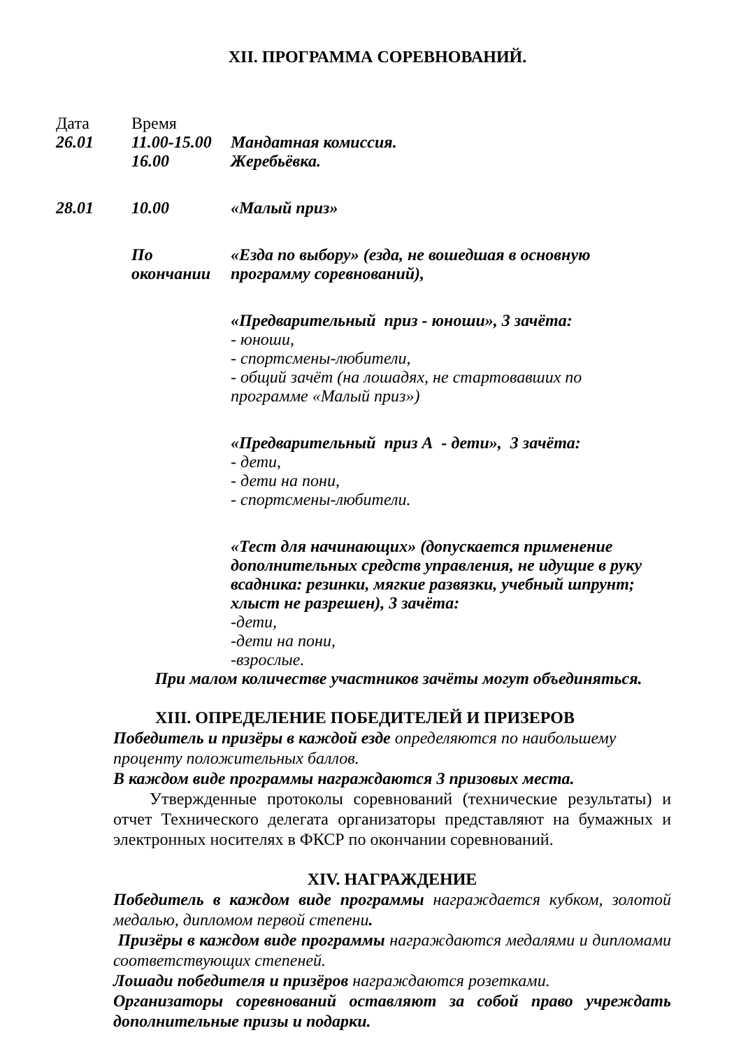XII. ПРОГРАММА СОРЕВНОВАНИЙ.
| Дата | Время | |
| 26.01 | 11.00-15.00 | Мандатная комиссия. |
| | 16.00 | Жеребьёвка. |
| 28.01 | 10.00 | «Малый приз» |
| | По окончании | «Езда по выбору» (езда, не вошедшая в основную программу соревнований), |
| | | «Предварительный приз - юноши», 3 зачёта: - юноши, - спортсмены-любители, - общий зачёт (на лошадях, не стартовавших по программе «Малый приз») |
| | | «Предварительный приз А - дети», 3 зачёта: - дети, - дети на пони, - спортсмены-любители. |
| | | «Тест для начинающих» (допускается применение дополнительных средств управления, не идущие в руку всадника: резинки, мягкие развязки, учебный шпрунт; хлыст не разрешен), 3 зачёта: -дети, -дети на пони, -взрослые. |
При малом количестве участников зачёты могут объединяться.
XIII. ОПРЕДЕЛЕНИЕ ПОБЕДИТЕЛЕЙ И ПРИЗЕРОВ
Победитель и призёры в каждой езде определяются по наибольшему проценту положительных баллов.
В каждом виде программы награждаются 3 призовых места.
Утвержденные протоколы соревнований (технические результаты) и отчет Технического делегата организаторы представляют на бумажных и электронных носителях в ФКСР по окончании соревнований.
XIV. НАГРАЖДЕНИЕ
Победитель в каждом виде программы награждается кубком, золотой медалью, дипломом первой степени.
Призёры в каждом виде программы награждаются медалями и дипломами соответствующих степеней.
Лошади победителя и призёров награждаются розетками.
Организаторы соревнований оставляют за собой право учреждать дополнительные призы и подарки.